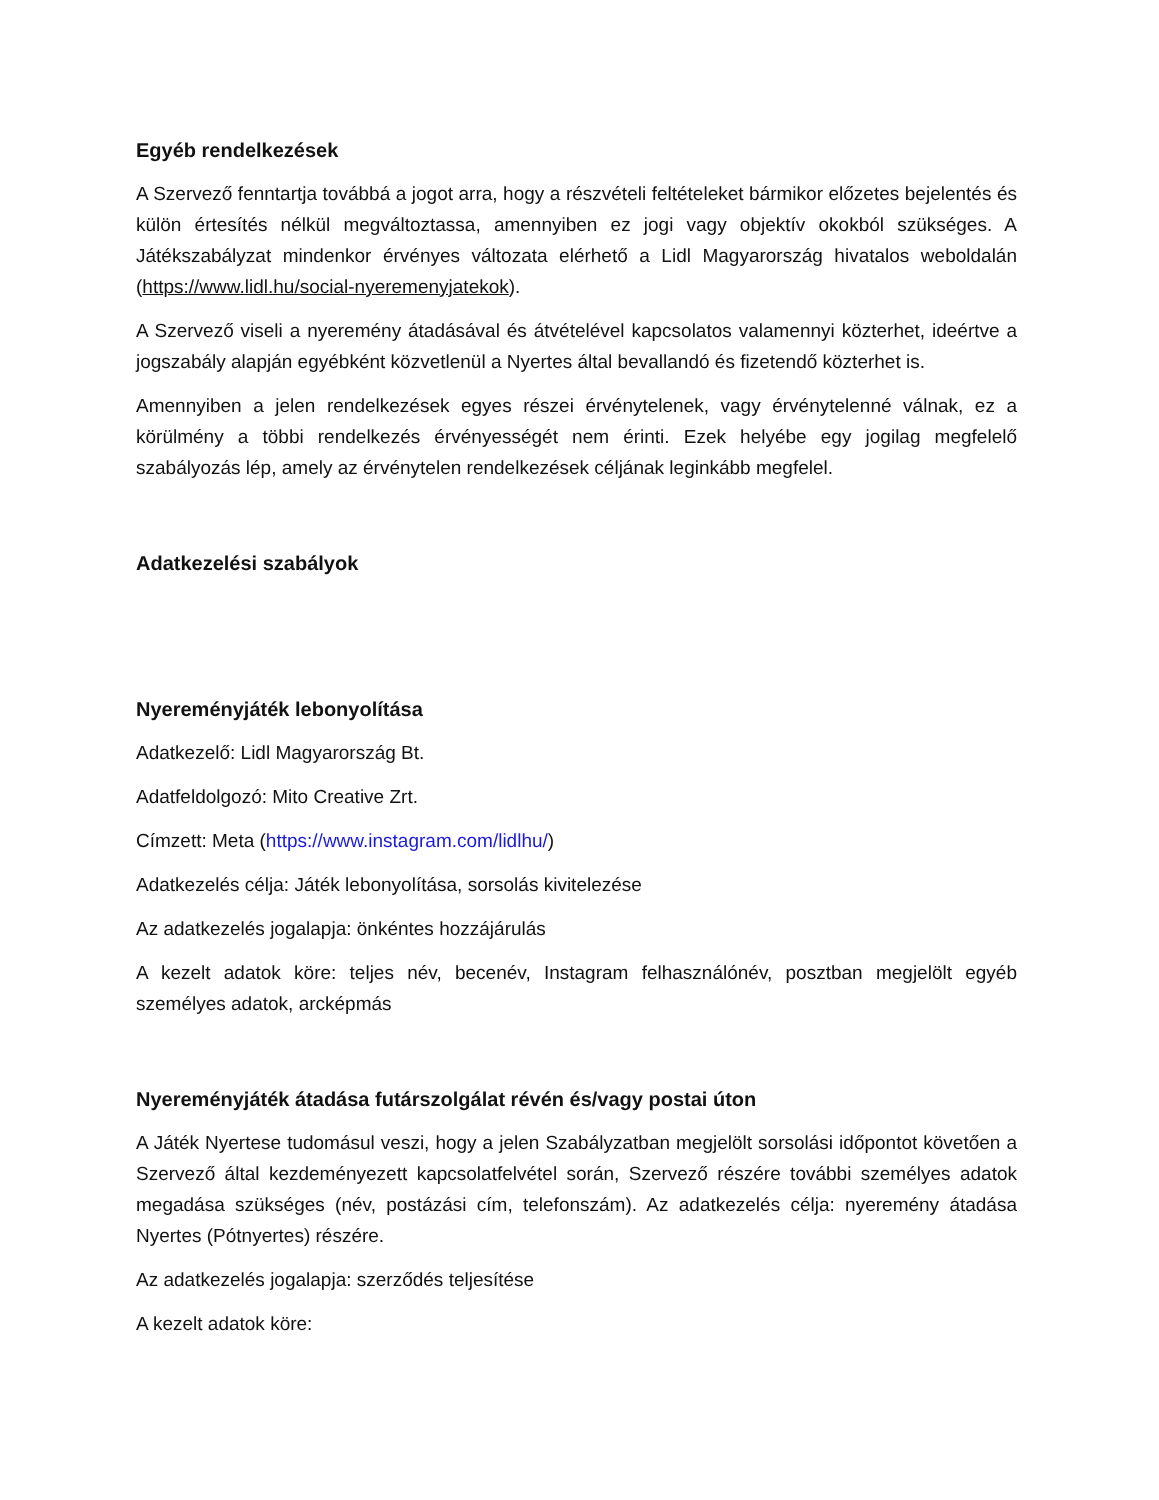Egyéb rendelkezések
A Szervező fenntartja továbbá a jogot arra, hogy a részvételi feltételeket bármikor előzetes bejelentés és külön értesítés nélkül megváltoztassa, amennyiben ez jogi vagy objektív okokból szükséges. A Játékszabályzat mindenkor érvényes változata elérhető a Lidl Magyarország hivatalos weboldalán (https://www.lidl.hu/social-nyeremenyjatekok).
A Szervező viseli a nyeremény átadásával és átvételével kapcsolatos valamennyi közterhet, ideértve a jogszabály alapján egyébként közvetlenül a Nyertes által bevallandó és fizetendő közterhet is.
Amennyiben a jelen rendelkezések egyes részei érvénytelenek, vagy érvénytelenné válnak, ez a körülmény a többi rendelkezés érvényességét nem érinti. Ezek helyébe egy jogilag megfelelő szabályozás lép, amely az érvénytelen rendelkezések céljának leginkább megfelel.
Adatkezelési szabályok
Nyereményjáték lebonyolítása
Adatkezelő: Lidl Magyarország Bt.
Adatfeldolgozó: Mito Creative Zrt.
Címzett: Meta (https://www.instagram.com/lidlhu/)
Adatkezelés célja: Játék lebonyolítása, sorsolás kivitelezése
Az adatkezelés jogalapja: önkéntes hozzájárulás
A kezelt adatok köre: teljes név, becenév, Instagram felhasználónév, posztban megjelölt egyéb személyes adatok, arcképmás
Nyereményjáték átadása futárszolgálat révén és/vagy postai úton
A Játék Nyertese tudomásul veszi, hogy a jelen Szabályzatban megjelölt sorsolási időpontot követően a Szervező által kezdeményezett kapcsolatfelvétel során, Szervező részére további személyes adatok megadása szükséges (név, postázási cím, telefonszám). Az adatkezelés célja: nyeremény átadása Nyertes (Pótnyertes) részére.
Az adatkezelés jogalapja: szerződés teljesítése
A kezelt adatok köre: